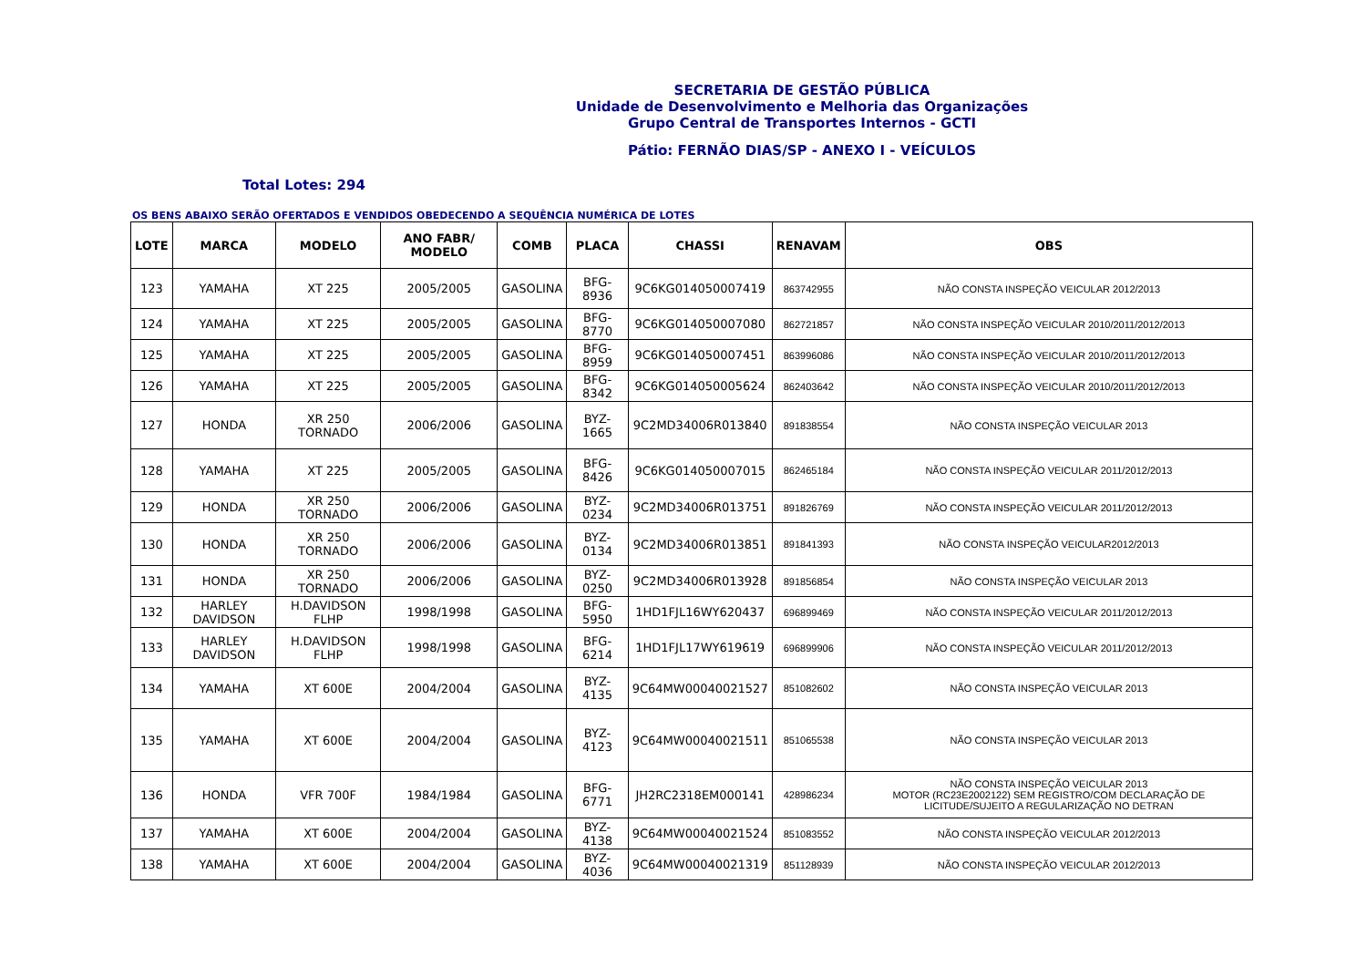SECRETARIA DE GESTÃO PÚBLICA
Unidade de Desenvolvimento e Melhoria das Organizações
Grupo Central de Transportes Internos - GCTI
Pátio: FERNÃO DIAS/SP - ANEXO I - VEÍCULOS
Total Lotes: 294
OS BENS ABAIXO SERÃO OFERTADOS E VENDIDOS OBEDECENDO A SEQUÊNCIA NUMÉRICA DE LOTES
| LOTE | MARCA | MODELO | ANO FABR/ MODELO | COMB | PLACA | CHASSI | RENAVAM | OBS |
| --- | --- | --- | --- | --- | --- | --- | --- | --- |
| 123 | YAMAHA | XT 225 | 2005/2005 | GASOLINA | BFG-8936 | 9C6KG014050007419 | 863742955 | NÃO CONSTA INSPEÇÃO VEICULAR 2012/2013 |
| 124 | YAMAHA | XT 225 | 2005/2005 | GASOLINA | BFG-8770 | 9C6KG014050007080 | 862721857 | NÃO CONSTA INSPEÇÃO VEICULAR 2010/2011/2012/2013 |
| 125 | YAMAHA | XT 225 | 2005/2005 | GASOLINA | BFG-8959 | 9C6KG014050007451 | 863996086 | NÃO CONSTA INSPEÇÃO VEICULAR 2010/2011/2012/2013 |
| 126 | YAMAHA | XT 225 | 2005/2005 | GASOLINA | BFG-8342 | 9C6KG014050005624 | 862403642 | NÃO CONSTA INSPEÇÃO VEICULAR 2010/2011/2012/2013 |
| 127 | HONDA | XR 250 TORNADO | 2006/2006 | GASOLINA | BYZ-1665 | 9C2MD34006R013840 | 891838554 | NÃO CONSTA INSPEÇÃO VEICULAR 2013 |
| 128 | YAMAHA | XT 225 | 2005/2005 | GASOLINA | BFG-8426 | 9C6KG014050007015 | 862465184 | NÃO CONSTA INSPEÇÃO VEICULAR 2011/2012/2013 |
| 129 | HONDA | XR 250 TORNADO | 2006/2006 | GASOLINA | BYZ-0234 | 9C2MD34006R013751 | 891826769 | NÃO CONSTA INSPEÇÃO VEICULAR 2011/2012/2013 |
| 130 | HONDA | XR 250 TORNADO | 2006/2006 | GASOLINA | BYZ-0134 | 9C2MD34006R013851 | 891841393 | NÃO CONSTA INSPEÇÃO VEICULAR2012/2013 |
| 131 | HONDA | XR 250 TORNADO | 2006/2006 | GASOLINA | BYZ-0250 | 9C2MD34006R013928 | 891856854 | NÃO CONSTA INSPEÇÃO VEICULAR 2013 |
| 132 | HARLEY DAVIDSON | H.DAVIDSON FLHP | 1998/1998 | GASOLINA | BFG-5950 | 1HD1FJL16WY620437 | 696899469 | NÃO CONSTA INSPEÇÃO VEICULAR 2011/2012/2013 |
| 133 | HARLEY DAVIDSON | H.DAVIDSON FLHP | 1998/1998 | GASOLINA | BFG-6214 | 1HD1FJL17WY619619 | 696899906 | NÃO CONSTA INSPEÇÃO VEICULAR 2011/2012/2013 |
| 134 | YAMAHA | XT 600E | 2004/2004 | GASOLINA | BYZ-4135 | 9C64MW00040021527 | 851082602 | NÃO CONSTA INSPEÇÃO VEICULAR 2013 |
| 135 | YAMAHA | XT 600E | 2004/2004 | GASOLINA | BYZ-4123 | 9C64MW00040021511 | 851065538 | NÃO CONSTA INSPEÇÃO VEICULAR 2013 |
| 136 | HONDA | VFR 700F | 1984/1984 | GASOLINA | BFG-6771 | JH2RC2318EM000141 | 428986234 | NÃO CONSTA INSPEÇÃO VEICULAR 2013 MOTOR (RC23E2002122) SEM REGISTRO/COM DECLARAÇÃO DE LICITUDE/SUJEITO A REGULARIZAÇÃO NO DETRAN |
| 137 | YAMAHA | XT 600E | 2004/2004 | GASOLINA | BYZ-4138 | 9C64MW00040021524 | 851083552 | NÃO CONSTA INSPEÇÃO VEICULAR 2012/2013 |
| 138 | YAMAHA | XT 600E | 2004/2004 | GASOLINA | BYZ-4036 | 9C64MW00040021319 | 851128939 | NÃO CONSTA INSPEÇÃO VEICULAR 2012/2013 |